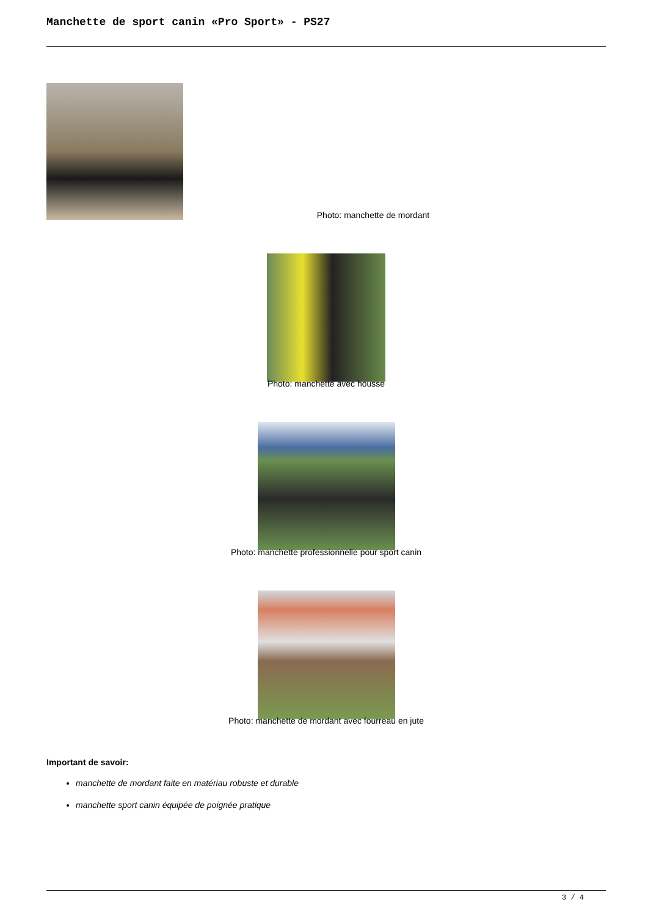Manchette de sport canin «Pro Sport» - PS27
Photo: manchette de mordant
Photo: manchette avec housse
Photo: manchette professionnelle pour sport canin
Photo: manchette de mordant avec fourreau en jute
Important de savoir:
manchette de mordant faite en matériau robuste et durable
manchette sport canin équipée de poignée pratique
3 / 4